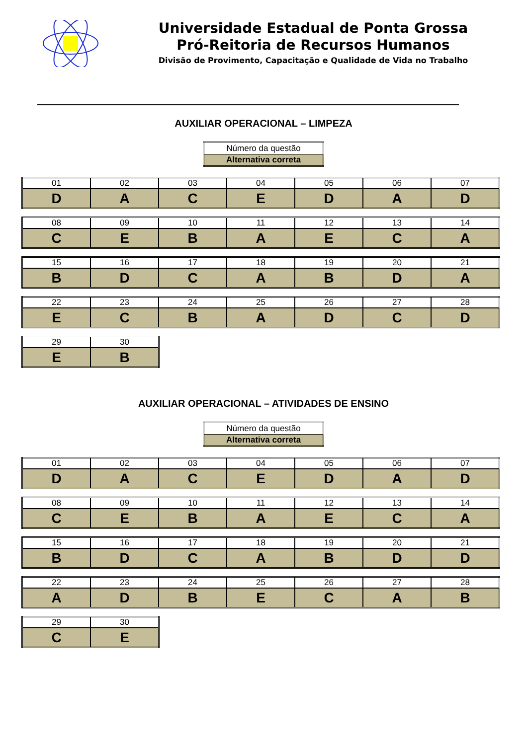Universidade Estadual de Ponta Grossa
Pró-Reitoria de Recursos Humanos
Divisão de Provimento, Capacitação e Qualidade de Vida no Trabalho
AUXILIAR OPERACIONAL – LIMPEZA
| Número da questão |
| Alternativa correta |
| 01 | 02 | 03 | 04 | 05 | 06 | 07 |
| D | A | C | E | D | A | D |
| 08 | 09 | 10 | 11 | 12 | 13 | 14 |
| C | E | B | A | E | C | A |
| 15 | 16 | 17 | 18 | 19 | 20 | 21 |
| B | D | C | A | B | D | A |
| 22 | 23 | 24 | 25 | 26 | 27 | 28 |
| E | C | B | A | D | C | D |
| 29 | 30 |
| E | B |
AUXILIAR OPERACIONAL – ATIVIDADES DE ENSINO
| Número da questão |
| Alternativa correta |
| 01 | 02 | 03 | 04 | 05 | 06 | 07 |
| D | A | C | E | D | A | D |
| 08 | 09 | 10 | 11 | 12 | 13 | 14 |
| C | E | B | A | E | C | A |
| 15 | 16 | 17 | 18 | 19 | 20 | 21 |
| B | D | C | A | B | D | D |
| 22 | 23 | 24 | 25 | 26 | 27 | 28 |
| A | D | B | E | C | A | B |
| 29 | 30 |
| C | E |